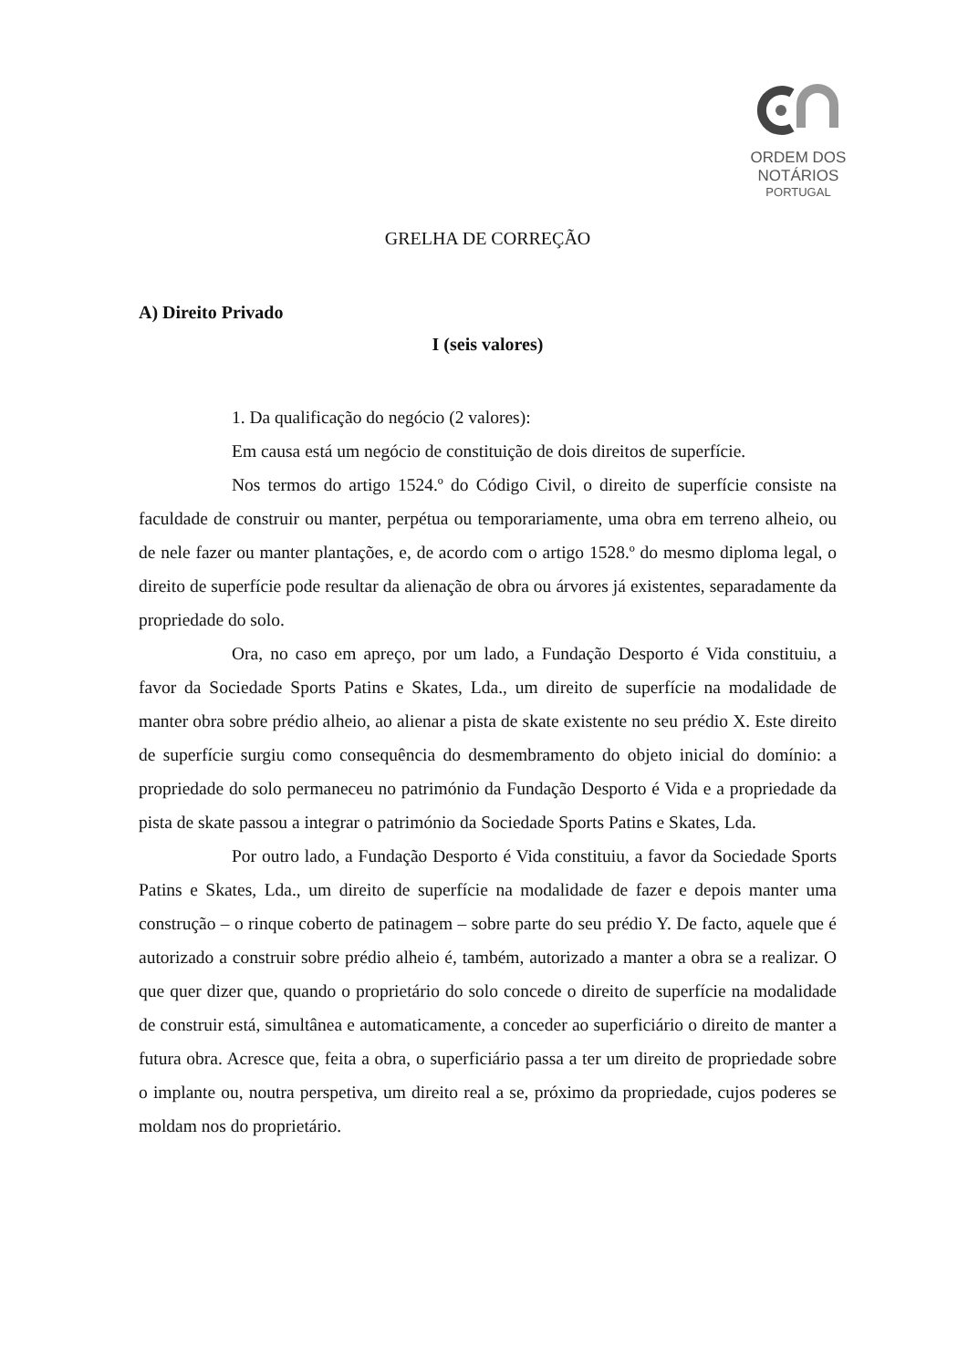ORDEM DOS NOTÁRIOS
PORTUGAL
GRELHA DE CORREÇÃO
A) Direito Privado
I (seis valores)
1. Da qualificação do negócio (2 valores):
Em causa está um negócio de constituição de dois direitos de superfície.
Nos termos do artigo 1524.º do Código Civil, o direito de superfície consiste na faculdade de construir ou manter, perpétua ou temporariamente, uma obra em terreno alheio, ou de nele fazer ou manter plantações, e, de acordo com o artigo 1528.º do mesmo diploma legal, o direito de superfície pode resultar da alienação de obra ou árvores já existentes, separadamente da propriedade do solo.
Ora, no caso em apreço, por um lado, a Fundação Desporto é Vida constituiu, a favor da Sociedade Sports Patins e Skates, Lda., um direito de superfície na modalidade de manter obra sobre prédio alheio, ao alienar a pista de skate existente no seu prédio X. Este direito de superfície surgiu como consequência do desmembramento do objeto inicial do domínio: a propriedade do solo permaneceu no património da Fundação Desporto é Vida e a propriedade da pista de skate passou a integrar o património da Sociedade Sports Patins e Skates, Lda.
Por outro lado, a Fundação Desporto é Vida constituiu, a favor da Sociedade Sports Patins e Skates, Lda., um direito de superfície na modalidade de fazer e depois manter uma construção – o rinque coberto de patinagem – sobre parte do seu prédio Y. De facto, aquele que é autorizado a construir sobre prédio alheio é, também, autorizado a manter a obra se a realizar. O que quer dizer que, quando o proprietário do solo concede o direito de superfície na modalidade de construir está, simultânea e automaticamente, a conceder ao superficiário o direito de manter a futura obra. Acresce que, feita a obra, o superficiário passa a ter um direito de propriedade sobre o implante ou, noutra perspetiva, um direito real a se, próximo da propriedade, cujos poderes se moldam nos do proprietário.